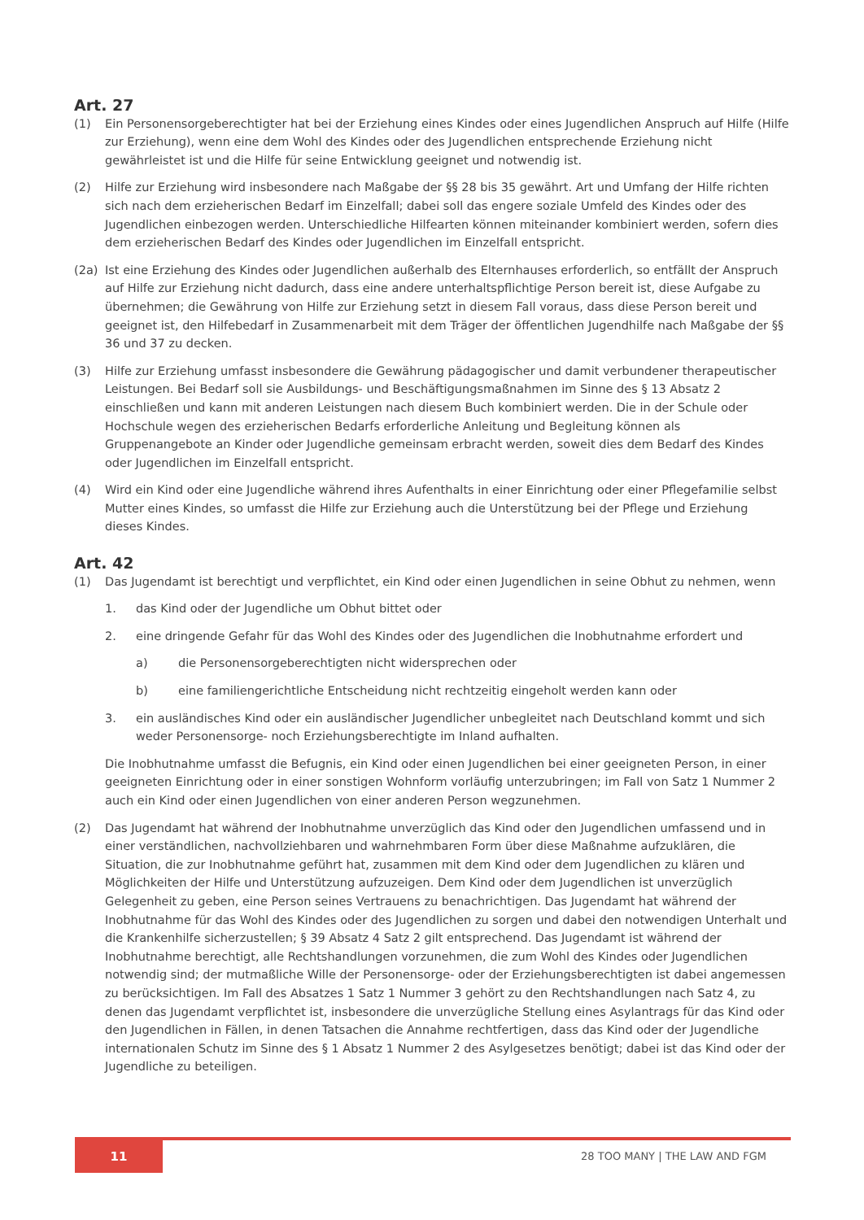Art. 27
(1) Ein Personensorgeberechtigter hat bei der Erziehung eines Kindes oder eines Jugendlichen Anspruch auf Hilfe (Hilfe zur Erziehung), wenn eine dem Wohl des Kindes oder des Jugendlichen entsprechende Erziehung nicht gewährleistet ist und die Hilfe für seine Entwicklung geeignet und notwendig ist.
(2) Hilfe zur Erziehung wird insbesondere nach Maßgabe der §§ 28 bis 35 gewährt. Art und Umfang der Hilfe richten sich nach dem erzieherischen Bedarf im Einzelfall; dabei soll das engere soziale Umfeld des Kindes oder des Jugendlichen einbezogen werden. Unterschiedliche Hilfearten können miteinander kombiniert werden, sofern dies dem erzieherischen Bedarf des Kindes oder Jugendlichen im Einzelfall entspricht.
(2a) Ist eine Erziehung des Kindes oder Jugendlichen außerhalb des Elternhauses erforderlich, so entfällt der Anspruch auf Hilfe zur Erziehung nicht dadurch, dass eine andere unterhaltspflichtige Person bereit ist, diese Aufgabe zu übernehmen; die Gewährung von Hilfe zur Erziehung setzt in diesem Fall voraus, dass diese Person bereit und geeignet ist, den Hilfebedarf in Zusammenarbeit mit dem Träger der öffentlichen Jugendhilfe nach Maßgabe der §§ 36 und 37 zu decken.
(3) Hilfe zur Erziehung umfasst insbesondere die Gewährung pädagogischer und damit verbundener therapeutischer Leistungen. Bei Bedarf soll sie Ausbildungs- und Beschäftigungsmaßnahmen im Sinne des § 13 Absatz 2 einschließen und kann mit anderen Leistungen nach diesem Buch kombiniert werden. Die in der Schule oder Hochschule wegen des erzieherischen Bedarfs erforderliche Anleitung und Begleitung können als Gruppenangebote an Kinder oder Jugendliche gemeinsam erbracht werden, soweit dies dem Bedarf des Kindes oder Jugendlichen im Einzelfall entspricht.
(4) Wird ein Kind oder eine Jugendliche während ihres Aufenthalts in einer Einrichtung oder einer Pflegefamilie selbst Mutter eines Kindes, so umfasst die Hilfe zur Erziehung auch die Unterstützung bei der Pflege und Erziehung dieses Kindes.
Art. 42
(1) Das Jugendamt ist berechtigt und verpflichtet, ein Kind oder einen Jugendlichen in seine Obhut zu nehmen, wenn
1. das Kind oder der Jugendliche um Obhut bittet oder
2. eine dringende Gefahr für das Wohl des Kindes oder des Jugendlichen die Inobhutnahme erfordert und
a) die Personensorgeberechtigten nicht widersprechen oder
b) eine familiengerichtliche Entscheidung nicht rechtzeitig eingeholt werden kann oder
3. ein ausländisches Kind oder ein ausländischer Jugendlicher unbegleitet nach Deutschland kommt und sich weder Personensorge- noch Erziehungsberechtigte im Inland aufhalten.
Die Inobhutnahme umfasst die Befugnis, ein Kind oder einen Jugendlichen bei einer geeigneten Person, in einer geeigneten Einrichtung oder in einer sonstigen Wohnform vorläufig unterzubringen; im Fall von Satz 1 Nummer 2 auch ein Kind oder einen Jugendlichen von einer anderen Person wegzunehmen.
(2) Das Jugendamt hat während der Inobhutnahme unverzüglich das Kind oder den Jugendlichen umfassend und in einer verständlichen, nachvollziehbaren und wahrnehmbaren Form über diese Maßnahme aufzuklären, die Situation, die zur Inobhutnahme geführt hat, zusammen mit dem Kind oder dem Jugendlichen zu klären und Möglichkeiten der Hilfe und Unterstützung aufzuzeigen. Dem Kind oder dem Jugendlichen ist unverzüglich Gelegenheit zu geben, eine Person seines Vertrauens zu benachrichtigen. Das Jugendamt hat während der Inobhutnahme für das Wohl des Kindes oder des Jugendlichen zu sorgen und dabei den notwendigen Unterhalt und die Krankenhilfe sicherzustellen; § 39 Absatz 4 Satz 2 gilt entsprechend. Das Jugendamt ist während der Inobhutnahme berechtigt, alle Rechtshandlungen vorzunehmen, die zum Wohl des Kindes oder Jugendlichen notwendig sind; der mutmaßliche Wille der Personensorge- oder der Erziehungsberechtigten ist dabei angemessen zu berücksichtigen. Im Fall des Absatzes 1 Satz 1 Nummer 3 gehört zu den Rechtshandlungen nach Satz 4, zu denen das Jugendamt verpflichtet ist, insbesondere die unverzügliche Stellung eines Asylantrags für das Kind oder den Jugendlichen in Fällen, in denen Tatsachen die Annahme rechtfertigen, dass das Kind oder der Jugendliche internationalen Schutz im Sinne des § 1 Absatz 1 Nummer 2 des Asylgesetzes benötigt; dabei ist das Kind oder der Jugendliche zu beteiligen.
11
28 TOO MANY | THE LAW AND FGM